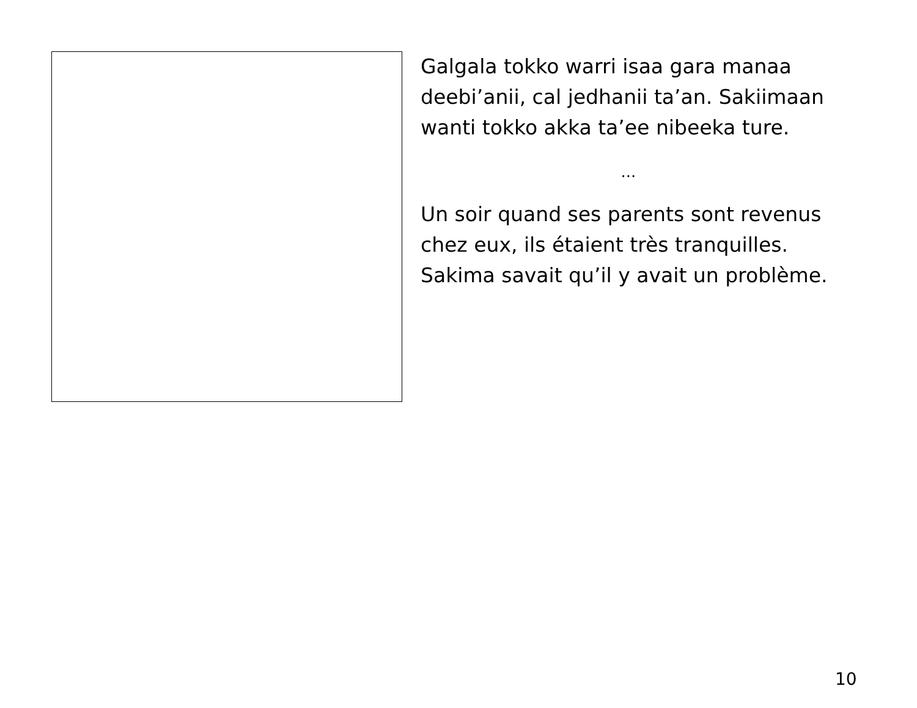Galgala tokko warri isaa gara manaa deebi’anii, cal jedhanii ta’an. Sakiimaan wanti tokko akka ta’ee nibeeka ture.
...
Un soir quand ses parents sont revenus chez eux, ils étaient très tranquilles. Sakima savait qu’il y avait un problème.
10